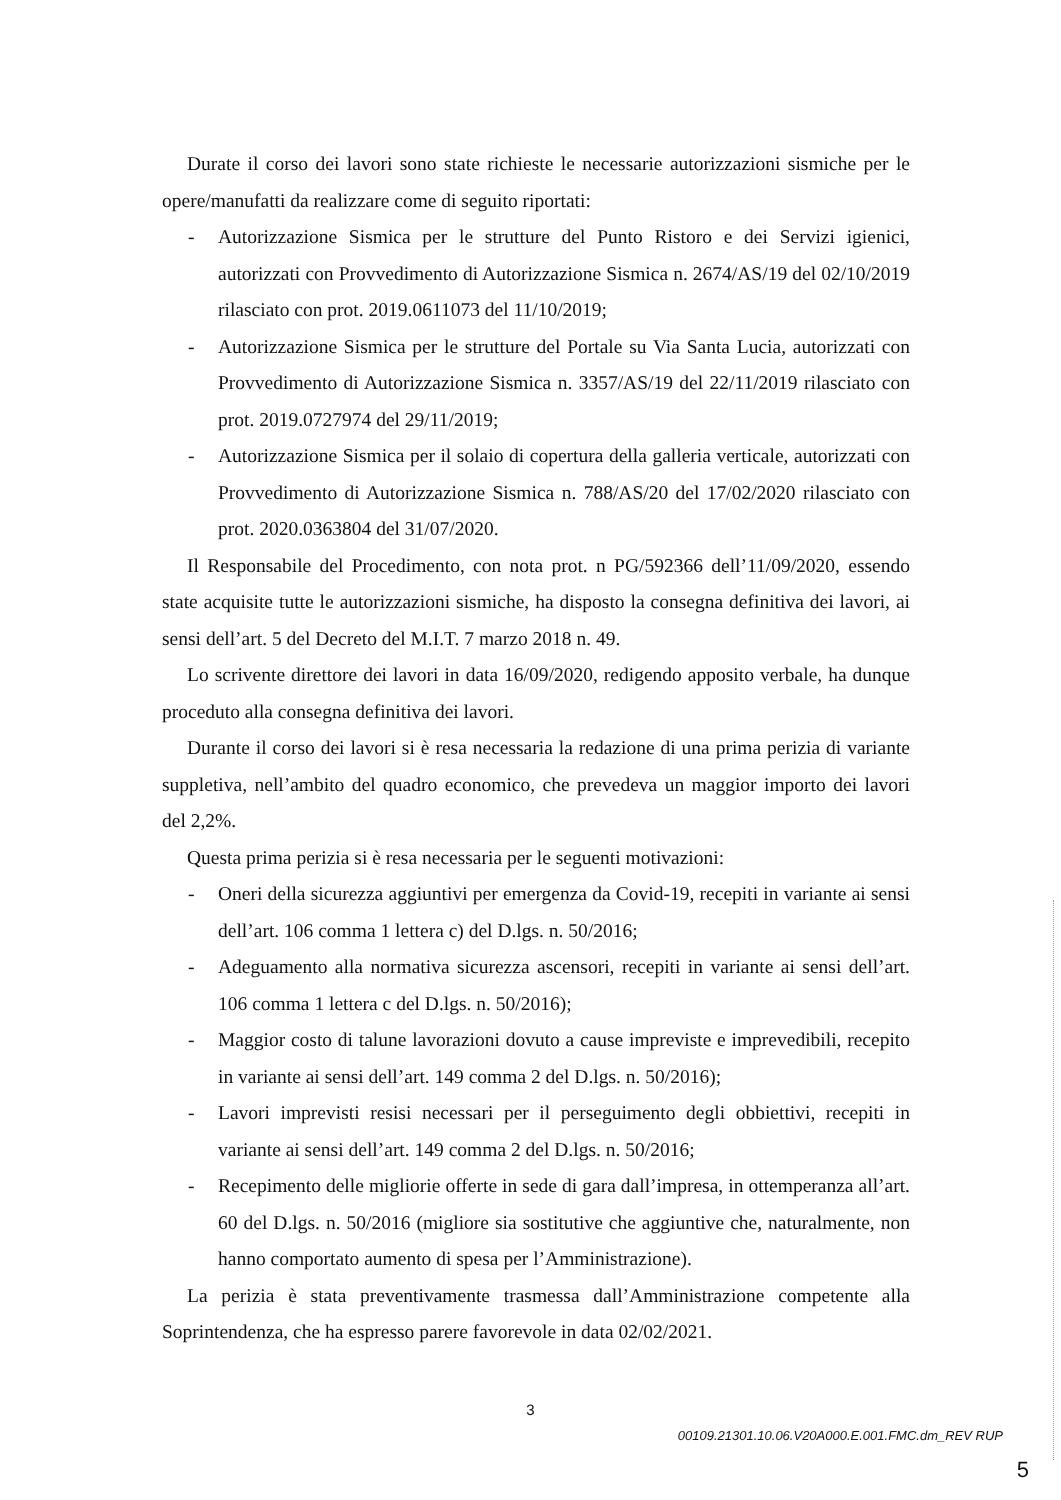Durate il corso dei lavori sono state richieste le necessarie autorizzazioni sismiche per le opere/manufatti da realizzare come di seguito riportati:
- Autorizzazione Sismica per le strutture del Punto Ristoro e dei Servizi igienici, autorizzati con Provvedimento di Autorizzazione Sismica n. 2674/AS/19 del 02/10/2019 rilasciato con prot. 2019.0611073 del 11/10/2019;
- Autorizzazione Sismica per le strutture del Portale su Via Santa Lucia, autorizzati con Provvedimento di Autorizzazione Sismica n. 3357/AS/19 del 22/11/2019 rilasciato con prot. 2019.0727974 del 29/11/2019;
- Autorizzazione Sismica per il solaio di copertura della galleria verticale, autorizzati con Provvedimento di Autorizzazione Sismica n. 788/AS/20 del 17/02/2020 rilasciato con prot. 2020.0363804 del 31/07/2020.
Il Responsabile del Procedimento, con nota prot. n PG/592366 dell’11/09/2020, essendo state acquisite tutte le autorizzazioni sismiche, ha disposto la consegna definitiva dei lavori, ai sensi dell’art. 5 del Decreto del M.I.T. 7 marzo 2018 n. 49.
Lo scrivente direttore dei lavori in data 16/09/2020, redigendo apposito verbale, ha dunque proceduto alla consegna definitiva dei lavori.
Durante il corso dei lavori si è resa necessaria la redazione di una prima perizia di variante suppletiva, nell’ambito del quadro economico, che prevedeva un maggior importo dei lavori del 2,2%.
Questa prima perizia si è resa necessaria per le seguenti motivazioni:
- Oneri della sicurezza aggiuntivi per emergenza da Covid-19, recepiti in variante ai sensi dell’art. 106 comma 1 lettera c) del D.lgs. n. 50/2016;
- Adeguamento alla normativa sicurezza ascensori, recepiti in variante ai sensi dell’art. 106 comma 1 lettera c del D.lgs. n. 50/2016);
- Maggior costo di talune lavorazioni dovuto a cause impreviste e imprevedibili, recepito in variante ai sensi dell’art. 149 comma 2 del D.lgs. n. 50/2016);
- Lavori imprevisti resisi necessari per il perseguimento degli obbiettivi, recepiti in variante ai sensi dell’art. 149 comma 2 del D.lgs. n. 50/2016;
- Recepimento delle migliorie offerte in sede di gara dall’impresa, in ottemperanza all’art. 60 del D.lgs. n. 50/2016 (migliore sia sostitutive che aggiuntive che, naturalmente, non hanno comportato aumento di spesa per l’Amministrazione).
La perizia è stata preventivamente trasmessa dall’Amministrazione competente alla Soprintendenza, che ha espresso parere favorevole in data 02/02/2021.
3
00109.21301.10.06.V20A000.E.001.FMC.dm_REV RUP
5